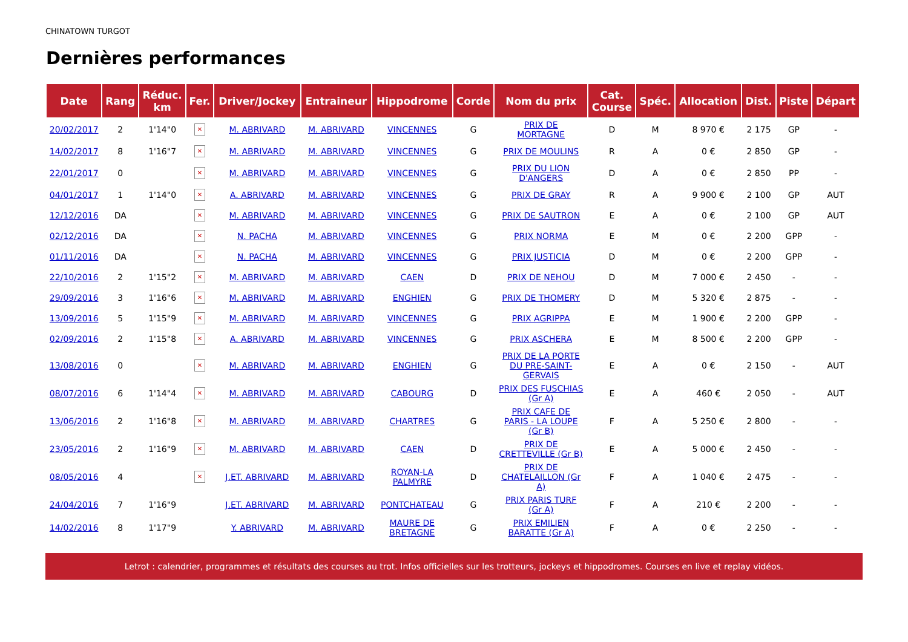CHINATOWN TURGOT
Dernières performances
| Date | Rang | Réduc. km | Fer. | Driver/Jockey | Entraineur | Hippodrome | Corde | Nom du prix | Cat. Course | Spéc. | Allocation | Dist. | Piste | Départ |
| --- | --- | --- | --- | --- | --- | --- | --- | --- | --- | --- | --- | --- | --- | --- |
| 20/02/2017 | 2 | 1'14"0 | ✕ | M. ABRIVARD | M. ABRIVARD | VINCENNES | G | PRIX DE MORTAGNE | D | M | 8 970 € | 2 175 | GP | - |
| 14/02/2017 | 8 | 1'16"7 | ✕ | M. ABRIVARD | M. ABRIVARD | VINCENNES | G | PRIX DE MOULINS | R | A | 0 € | 2 850 | GP | - |
| 22/01/2017 | 0 | | ✕ | M. ABRIVARD | M. ABRIVARD | VINCENNES | G | PRIX DU LION D'ANGERS | D | A | 0 € | 2 850 | PP | - |
| 04/01/2017 | 1 | 1'14"0 | ✕ | A. ABRIVARD | M. ABRIVARD | VINCENNES | G | PRIX DE GRAY | R | A | 9 900 € | 2 100 | GP | AUT |
| 12/12/2016 | DA | | ✕ | M. ABRIVARD | M. ABRIVARD | VINCENNES | G | PRIX DE SAUTRON | E | A | 0 € | 2 100 | GP | AUT |
| 02/12/2016 | DA | | ✕ | N. PACHA | M. ABRIVARD | VINCENNES | G | PRIX NORMA | E | M | 0 € | 2 200 | GPP | - |
| 01/11/2016 | DA | | ✕ | N. PACHA | M. ABRIVARD | VINCENNES | G | PRIX JUSTICIA | D | M | 0 € | 2 200 | GPP | - |
| 22/10/2016 | 2 | 1'15"2 | ✕ | M. ABRIVARD | M. ABRIVARD | CAEN | D | PRIX DE NEHOU | D | M | 7 000 € | 2 450 | - | - |
| 29/09/2016 | 3 | 1'16"6 | ✕ | M. ABRIVARD | M. ABRIVARD | ENGHIEN | G | PRIX DE THOMERY | D | M | 5 320 € | 2 875 | - | - |
| 13/09/2016 | 5 | 1'15"9 | ✕ | M. ABRIVARD | M. ABRIVARD | VINCENNES | G | PRIX AGRIPPA | E | M | 1 900 € | 2 200 | GPP | - |
| 02/09/2016 | 2 | 1'15"8 | ✕ | A. ABRIVARD | M. ABRIVARD | VINCENNES | G | PRIX ASCHERA | E | M | 8 500 € | 2 200 | GPP | - |
| 13/08/2016 | 0 | | ✕ | M. ABRIVARD | M. ABRIVARD | ENGHIEN | G | PRIX DE LA PORTE DU PRE-SAINT- GERVAIS | E | A | 0 € | 2 150 | - | AUT |
| 08/07/2016 | 6 | 1'14"4 | ✕ | M. ABRIVARD | M. ABRIVARD | CABOURG | D | PRIX DES FUSCHIAS (Gr A) | E | A | 460 € | 2 050 | - | AUT |
| 13/06/2016 | 2 | 1'16"8 | ✕ | M. ABRIVARD | M. ABRIVARD | CHARTRES | G | PRIX CAFE DE PARIS - LA LOUPE (Gr B) | F | A | 5 250 € | 2 800 | - | - |
| 23/05/2016 | 2 | 1'16"9 | ✕ | M. ABRIVARD | M. ABRIVARD | CAEN | D | PRIX DE CRETTEVILLE (Gr B) | E | A | 5 000 € | 2 450 | - | - |
| 08/05/2016 | 4 | | ✕ | J.ET. ABRIVARD | M. ABRIVARD | ROYAN-LA PALMYRE | D | PRIX DE CHATELAILLON (Gr A) | F | A | 1 040 € | 2 475 | - | - |
| 24/04/2016 | 7 | 1'16"9 | | J.ET. ABRIVARD | M. ABRIVARD | PONTCHATEAU | G | PRIX PARIS TURF (Gr A) | F | A | 210 € | 2 200 | - | - |
| 14/02/2016 | 8 | 1'17"9 | | Y. ABRIVARD | M. ABRIVARD | MAURE DE BRETAGNE | G | PRIX EMILIEN BARATTE (Gr A) | F | A | 0 € | 2 250 | - | - |
Letrot : calendrier, programmes et résultats des courses au trot. Infos officielles sur les trotteurs, jockeys et hippodromes. Courses en live et replay vidéos.